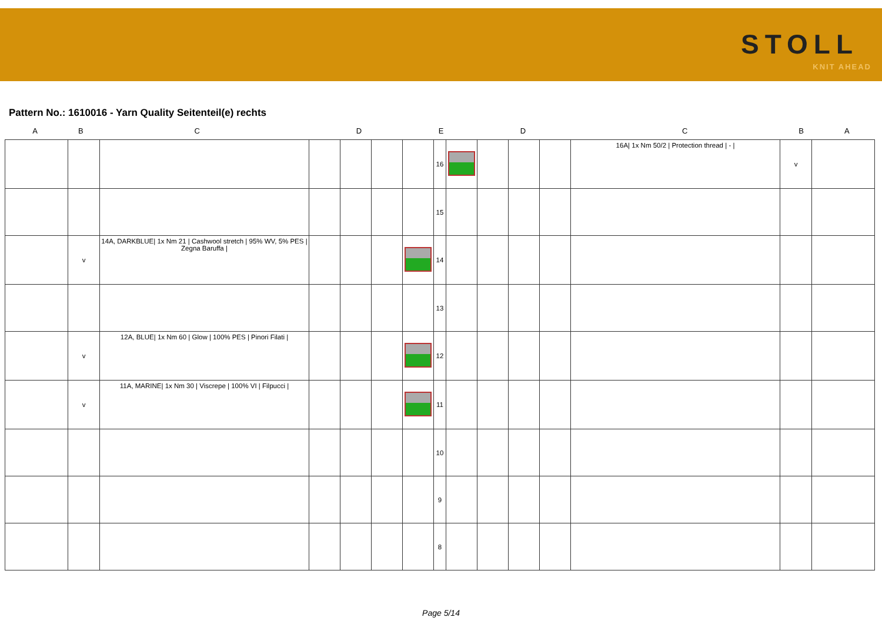STOLL
KNIT AHEAD
Pattern No.: 1610016 - Yarn Quality Seitenteil(e) rechts
A B C D E D C B A
| | | | | | | | 16 | | | | | 16A/ 1x Nm 50/2 / Protection thread / - / | v | |
| | | | | | | | 15 | | | | | | | |
| | v | 14A, DARKBLUE/ 1x Nm 21 / Cashwool stretch / 95% WV, 5% PES / Zegna Baruffa / | | | | | 14 | | | | | | | |
| | | | | | | | 13 | | | | | | | |
| | v | 12A, BLUE/ 1x Nm 60 / Glow / 100% PES / Pinori Filati / | | | | | 12 | | | | | | | |
| | v | 11A, MARINE/ 1x Nm 30 / Viscrepe / 100% VI / Filpucci / | | | | | 11 | | | | | | | |
| | | | | | | | 10 | | | | | | | |
| | | | | | | | 9 | | | | | | | |
| | | | | | | | 8 | | | | | | | |
Page 5/14